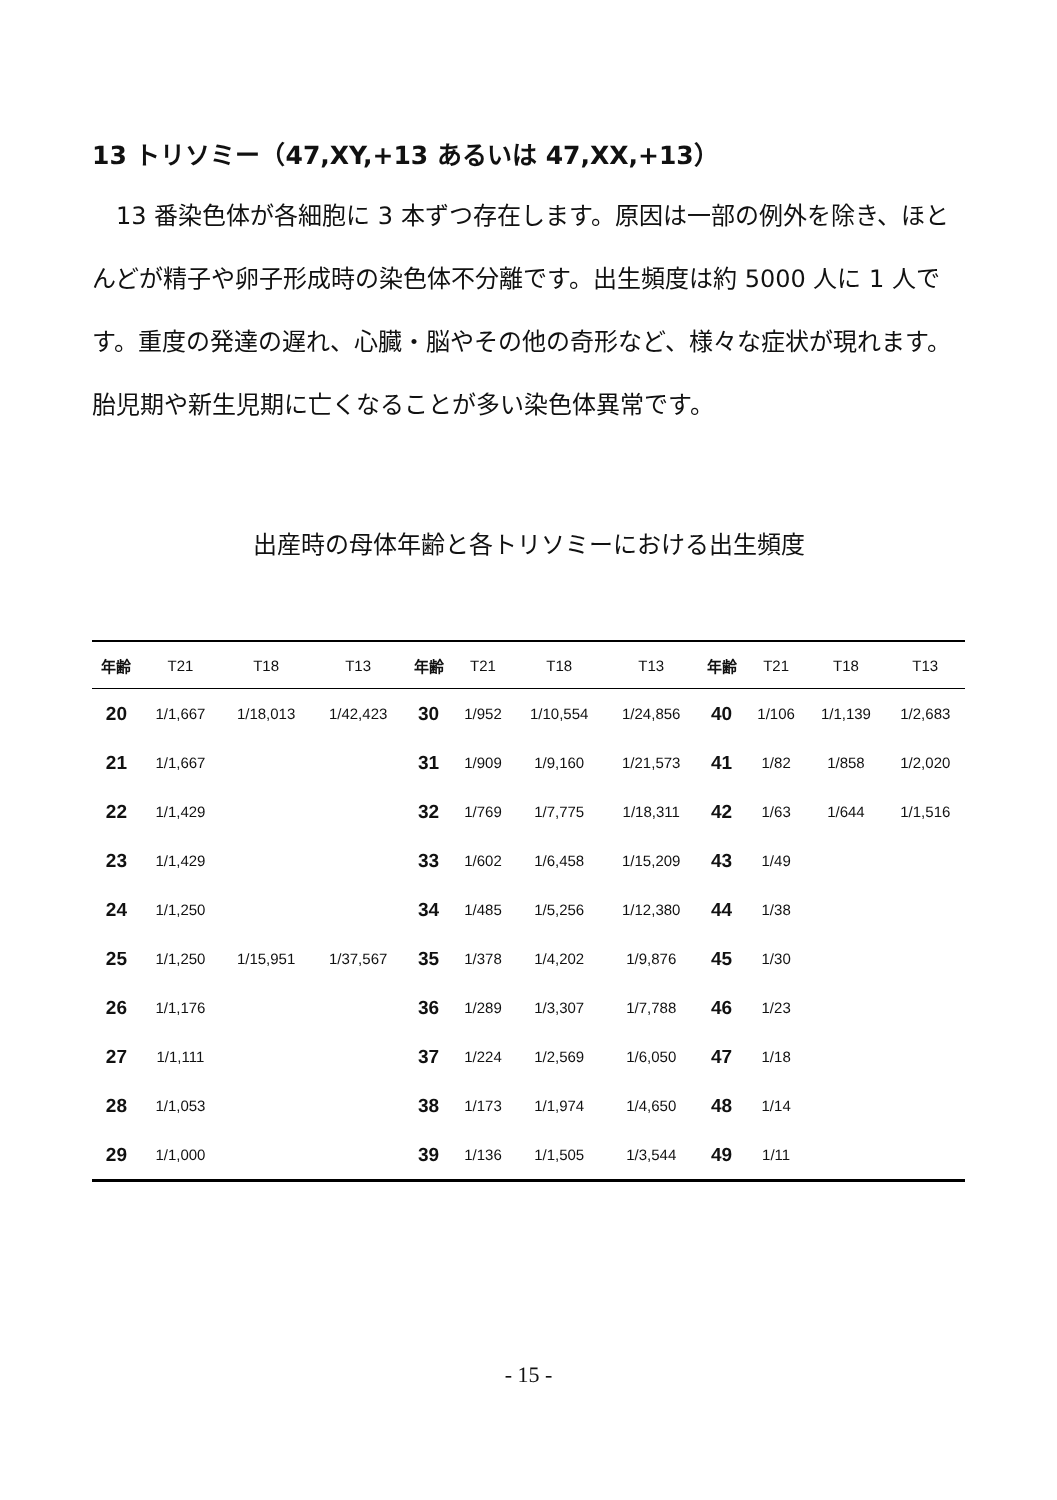13 トリソミー（47,XY,+13 あるいは 47,XX,+13）
　13 番染色体が各細胞に 3 本ずつ存在します。原因は一部の例外を除き、ほとんどが精子や卵子形成時の染色体不分離です。出生頻度は約 5000 人に 1 人です。重度の発達の遅れ、心臓・脳やその他の奇形など、様々な症状が現れます。胎児期や新生児期に亡くなることが多い染色体異常です。
出産時の母体年齢と各トリソミーにおける出生頻度
| 年齢 | T21 | T18 | T13 | 年齢 | T21 | T18 | T13 | 年齢 | T21 | T18 | T13 |
| --- | --- | --- | --- | --- | --- | --- | --- | --- | --- | --- | --- |
| 20 | 1/1,667 | 1/18,013 | 1/42,423 | 30 | 1/952 | 1/10,554 | 1/24,856 | 40 | 1/106 | 1/1,139 | 1/2,683 |
| 21 | 1/1,667 | | | 31 | 1/909 | 1/9,160 | 1/21,573 | 41 | 1/82 | 1/858 | 1/2,020 |
| 22 | 1/1,429 | | | 32 | 1/769 | 1/7,775 | 1/18,311 | 42 | 1/63 | 1/644 | 1/1,516 |
| 23 | 1/1,429 | | | 33 | 1/602 | 1/6,458 | 1/15,209 | 43 | 1/49 | | |
| 24 | 1/1,250 | | | 34 | 1/485 | 1/5,256 | 1/12,380 | 44 | 1/38 | | |
| 25 | 1/1,250 | 1/15,951 | 1/37,567 | 35 | 1/378 | 1/4,202 | 1/9,876 | 45 | 1/30 | | |
| 26 | 1/1,176 | | | 36 | 1/289 | 1/3,307 | 1/7,788 | 46 | 1/23 | | |
| 27 | 1/1,111 | | | 37 | 1/224 | 1/2,569 | 1/6,050 | 47 | 1/18 | | |
| 28 | 1/1,053 | | | 38 | 1/173 | 1/1,974 | 1/4,650 | 48 | 1/14 | | |
| 29 | 1/1,000 | | | 39 | 1/136 | 1/1,505 | 1/3,544 | 49 | 1/11 | | |
- 15 -